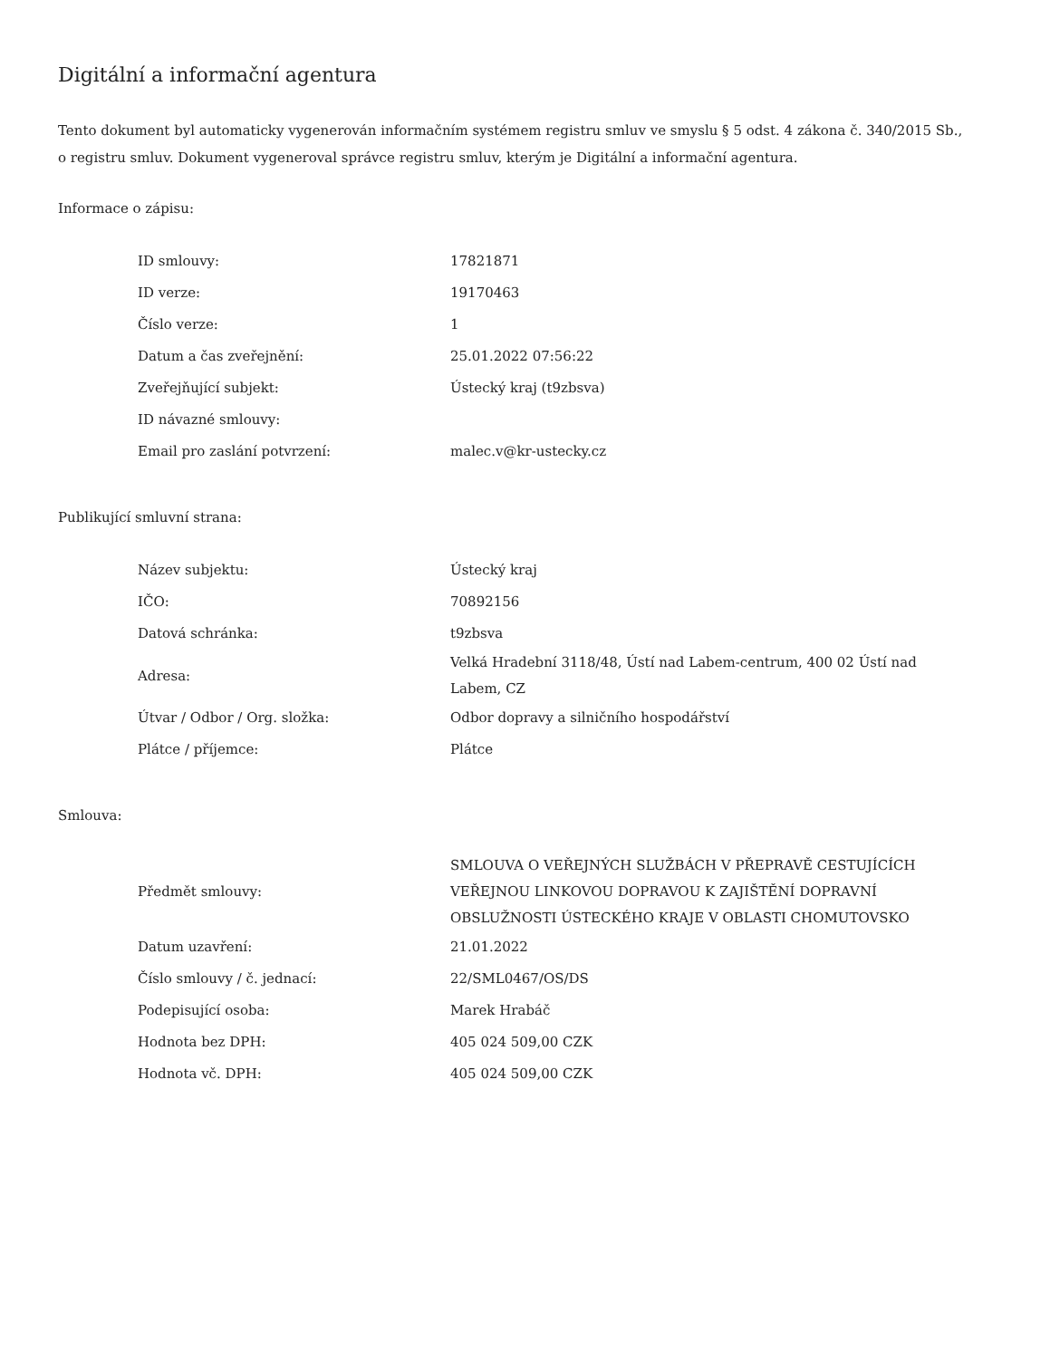Digitální a informační agentura
Tento dokument byl automaticky vygenerován informačním systémem registru smluv ve smyslu § 5 odst. 4 zákona č. 340/2015 Sb., o registru smluv. Dokument vygeneroval správce registru smluv, kterým je Digitální a informační agentura.
Informace o zápisu:
| ID smlouvy: | 17821871 |
| ID verze: | 19170463 |
| Číslo verze: | 1 |
| Datum a čas zveřejnění: | 25.01.2022 07:56:22 |
| Zveřejňující subjekt: | Ústecký kraj (t9zbsva) |
| ID návazné smlouvy: | |
| Email pro zaslání potvrzení: | malec.v@kr-ustecky.cz |
Publikující smluvní strana:
| Název subjektu: | Ústecký kraj |
| IČO: | 70892156 |
| Datová schránka: | t9zbsva |
| Adresa: | Velká Hradební 3118/48, Ústí nad Labem-centrum, 400 02 Ústí nad Labem, CZ |
| Útvar / Odbor / Org. složka: | Odbor dopravy a silničního hospodářství |
| Plátce / příjemce: | Plátce |
Smlouva:
| Předmět smlouvy: | SMLOUVA O VEŘEJNÝCH SLUŽBÁCH V PŘEPRAVĚ CESTUJÍCÍCH VEŘEJNOU LINKOVOU DOPRAVOU K ZAJIŠTĚNÍ DOPRAVNÍ OBSLUŽNOSTI ÚSTECKÉHO KRAJE V OBLASTI CHOMUTOVSKO |
| Datum uzavření: | 21.01.2022 |
| Číslo smlouvy / č. jednací: | 22/SML0467/OS/DS |
| Podepisující osoba: | Marek Hrabáč |
| Hodnota bez DPH: | 405 024 509,00 CZK |
| Hodnota vč. DPH: | 405 024 509,00 CZK |